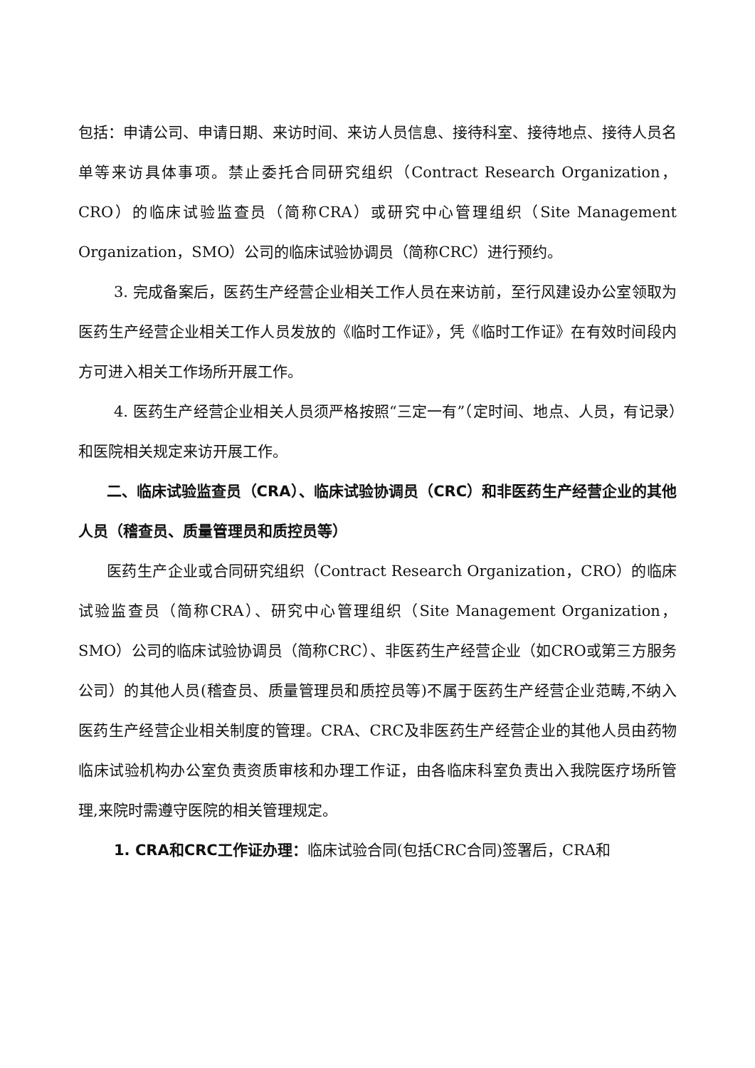包括：申请公司、申请日期、来访时间、来访人员信息、接待科室、接待地点、接待人员名单等来访具体事项。禁止委托合同研究组织（Contract Research Organization，CRO）的临床试验监查员（简称CRA）或研究中心管理组织（Site Management Organization，SMO）公司的临床试验协调员（简称CRC）进行预约。
3. 完成备案后，医药生产经营企业相关工作人员在来访前，至行风建设办公室领取为医药生产经营企业相关工作人员发放的《临时工作证》，凭《临时工作证》在有效时间段内方可进入相关工作场所开展工作。
4. 医药生产经营企业相关人员须严格按照“三定一有”（定时间、地点、人员，有记录）和医院相关规定来访开展工作。
二、临床试验监查员（CRA）、临床试验协调员（CRC）和非医药生产经营企业的其他人员（稽查员、质量管理员和质控员等）
医药生产企业或合同研究组织（Contract Research Organization，CRO）的临床试验监查员（简称CRA）、研究中心管理组织（Site Management Organization，SMO）公司的临床试验协调员（简称CRC）、非医药生产经营企业（如CRO或第三方服务公司）的其他人员(稽查员、质量管理员和质控员等)不属于医药生产经营企业范畴,不纳入医药生产经营企业相关制度的管理。CRA、CRC及非医药生产经营企业的其他人员由药物临床试验机构办公室负责资质审核和办理工作证，由各临床科室负责出入我院医疗场所管理,来院时需遵守医院的相关管理规定。
1. CRA和CRC工作证办理：临床试验合同(包括CRC合同)签署后，CRA和